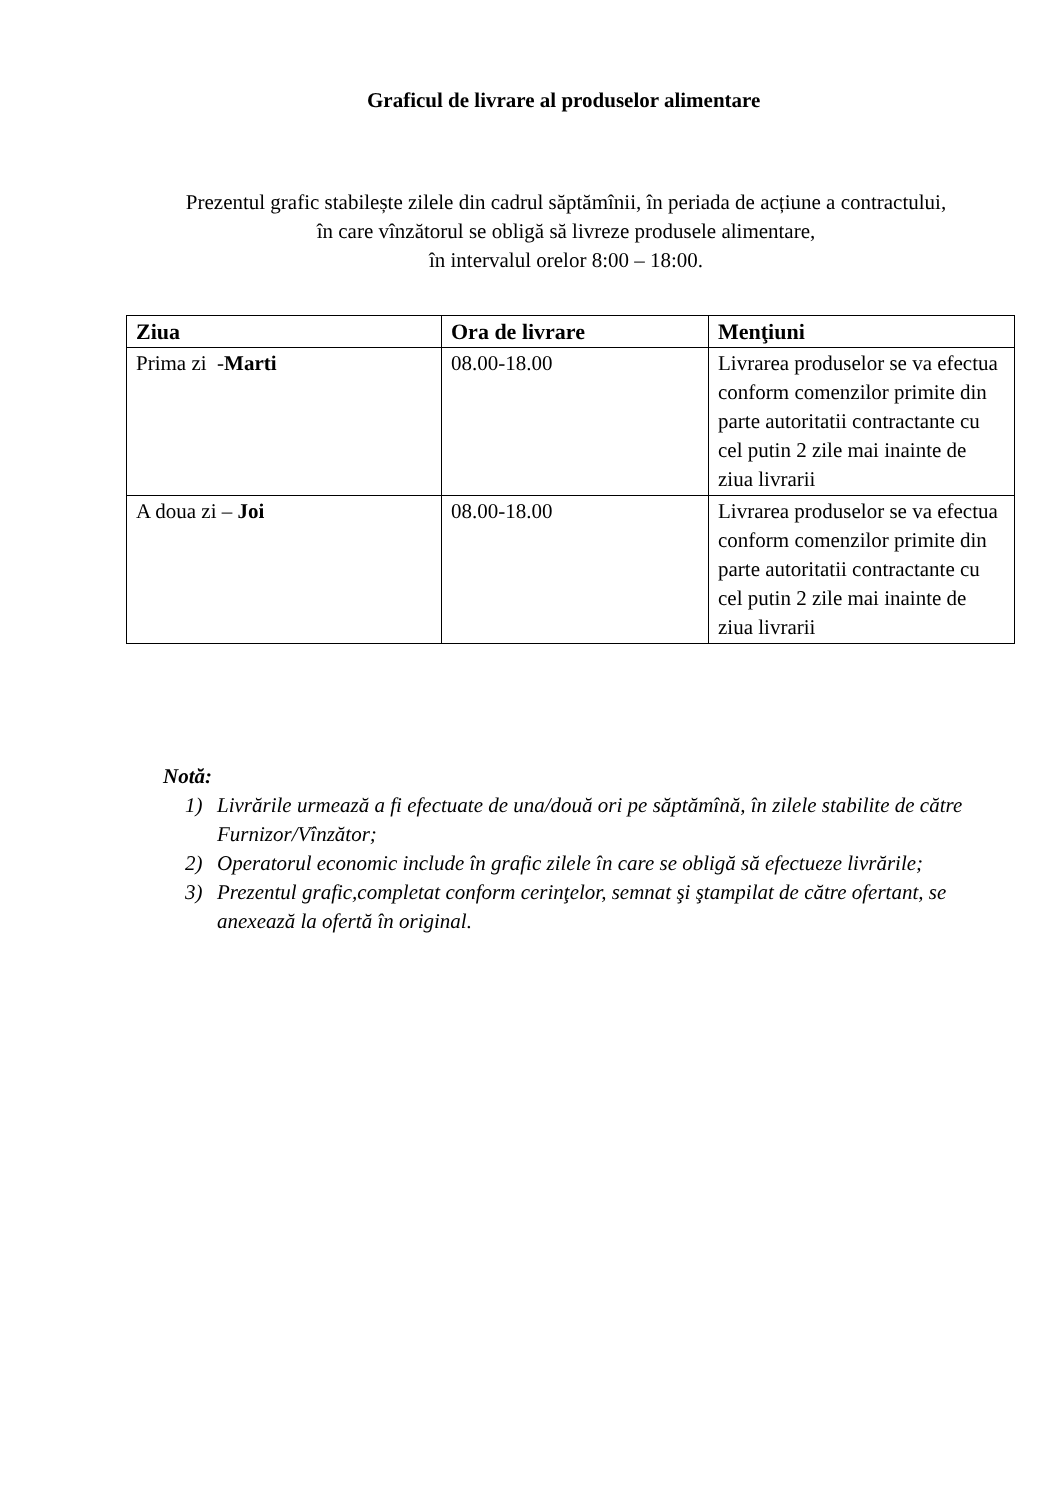Graficul de livrare al produselor alimentare
Prezentul grafic stabilește zilele din cadrul săptămînii, în periada de acțiune a contractului,
în care vînzătorul se obligă să livreze produsele alimentare,
în intervalul orelor 8:00 – 18:00.
| Ziua | Ora de livrare | Menţiuni |
| --- | --- | --- |
| Prima zi - Marti | 08.00-18.00 | Livrarea produselor se va efectua conform comenzilor primite din parte autoritatii contractante cu cel putin 2 zile mai inainte de ziua livrarii |
| A doua zi – Joi | 08.00-18.00 | Livrarea produselor se va efectua conform comenzilor primite din parte autoritatii contractante cu cel putin 2 zile mai inainte de ziua livrarii |
Notă:
1) Livrările urmează a fi efectuate de una/două ori pe săptămînă, în zilele stabilite de către Furnizor/Vînzător;
2) Operatorul economic include în grafic zilele în care se obligă să efectueze livrările;
3) Prezentul grafic,completat conform cerinţelor, semnat şi ştampilat de către ofertant, se anexează la ofertă în original.